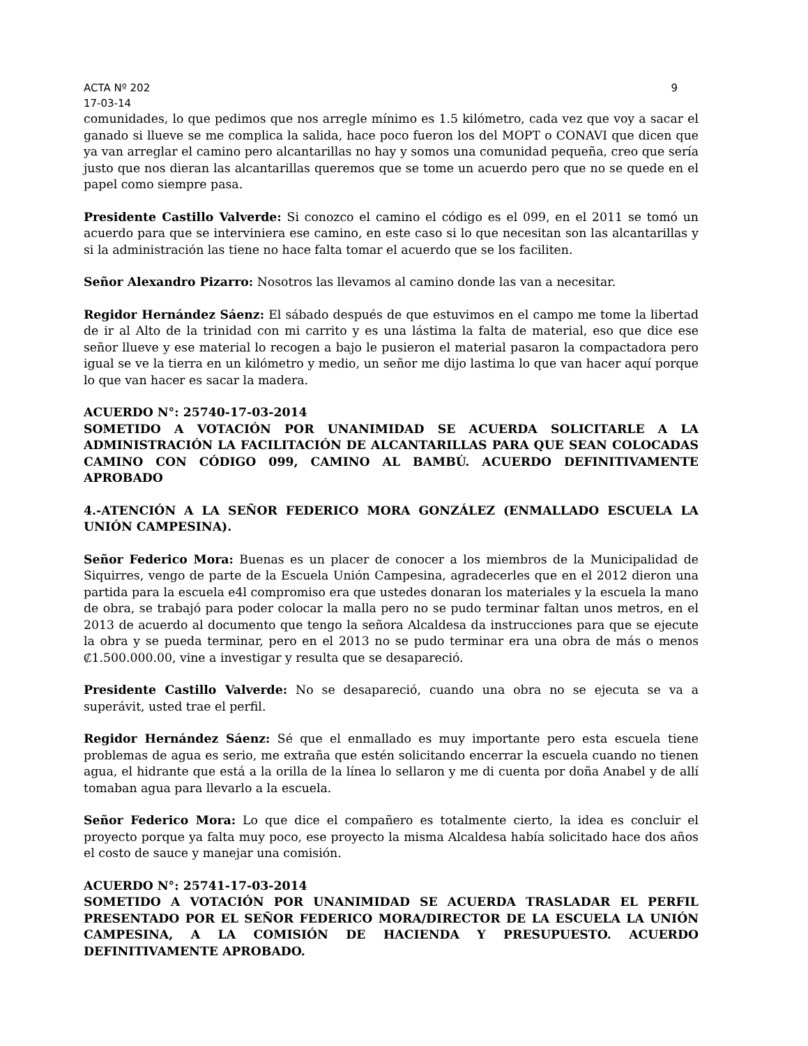ACTA Nº 202 9
17-03-14
comunidades, lo que pedimos que nos arregle mínimo es 1.5 kilómetro, cada vez que voy a sacar el ganado si llueve se me complica la salida, hace poco fueron los del MOPT o CONAVI que dicen que ya van arreglar el camino pero alcantarillas no hay y somos una comunidad pequeña, creo que sería justo que nos dieran las alcantarillas queremos que se tome un acuerdo pero que no se quede en el papel como siempre pasa.
Presidente Castillo Valverde: Si conozco el camino el código es el 099, en el 2011 se tomó un acuerdo para que se interviniera ese camino, en este caso si lo que necesitan son las alcantarillas y si la administración las tiene no hace falta tomar el acuerdo que se los faciliten.
Señor Alexandro Pizarro: Nosotros las llevamos al camino donde las van a necesitar.
Regidor Hernández Sáenz: El sábado después de que estuvimos en el campo me tome la libertad de ir al Alto de la trinidad con mi carrito y es una lástima la falta de material, eso que dice ese señor llueve y ese material lo recogen a bajo le pusieron el material pasaron la compactadora pero igual se ve la tierra en un kilómetro y medio, un señor me dijo lastima lo que van hacer aquí porque lo que van hacer es sacar la madera.
ACUERDO N°: 25740-17-03-2014
SOMETIDO A VOTACIÓN POR UNANIMIDAD SE ACUERDA SOLICITARLE A LA ADMINISTRACIÓN LA FACILITACIÓN DE ALCANTARILLAS PARA QUE SEAN COLOCADAS CAMINO CON CÓDIGO 099, CAMINO AL BAMBÚ. ACUERDO DEFINITIVAMENTE APROBADO
4.-ATENCIÓN A LA SEÑOR FEDERICO MORA GONZÁLEZ (ENMALLADO ESCUELA LA UNIÓN CAMPESINA).
Señor Federico Mora: Buenas es un placer de conocer a los miembros de la Municipalidad de Siquirres, vengo de parte de la Escuela Unión Campesina, agradecerles que en el 2012 dieron una partida para la escuela e4l compromiso era que ustedes donaran los materiales y la escuela la mano de obra, se trabajó para poder colocar la malla pero no se pudo terminar faltan unos metros, en el 2013 de acuerdo al documento que tengo la señora Alcaldesa da instrucciones para que se ejecute la obra y se pueda terminar, pero en el 2013 no se pudo terminar era una obra de más o menos ₡1.500.000.00, vine a investigar y resulta que se desapareció.
Presidente Castillo Valverde: No se desapareció, cuando una obra no se ejecuta se va a superávit, usted trae el perfil.
Regidor Hernández Sáenz: Sé que el enmallado es muy importante pero esta escuela tiene problemas de agua es serio, me extraña que estén solicitando encerrar la escuela cuando no tienen agua, el hidrante que está a la orilla de la línea lo sellaron y me di cuenta por doña Anabel y de allí tomaban agua para llevarlo a la escuela.
Señor Federico Mora: Lo que dice el compañero es totalmente cierto, la idea es concluir el proyecto porque ya falta muy poco, ese proyecto la misma Alcaldesa había solicitado hace dos años el costo de sauce y manejar una comisión.
ACUERDO N°: 25741-17-03-2014
SOMETIDO A VOTACIÓN POR UNANIMIDAD SE ACUERDA TRASLADAR EL PERFIL PRESENTADO POR EL SEÑOR FEDERICO MORA/DIRECTOR DE LA ESCUELA LA UNIÓN CAMPESINA, A LA COMISIÓN DE HACIENDA Y PRESUPUESTO. ACUERDO DEFINITIVAMENTE APROBADO.